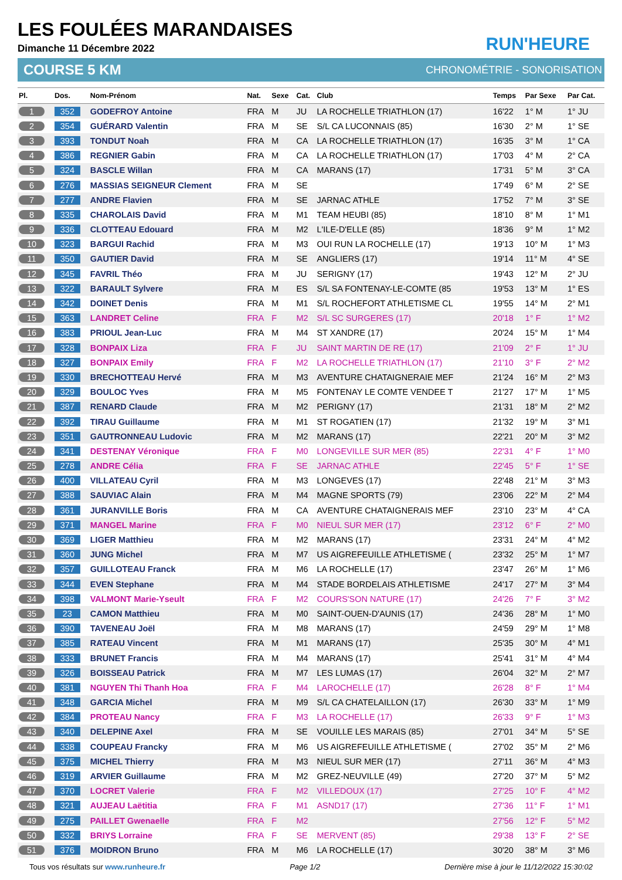RUN'HEURE
LES FOULÉES MARANDAISES
Dimanche 11 Décembre 2022
COURSE 5 KM CHRONOMÉTRIE - SONORISATION
| Pl. | Dos. | Nom-Prénom | Nat. | Sexe | Cat. | Club | Temps | Par Sexe | Par Cat. |
| --- | --- | --- | --- | --- | --- | --- | --- | --- | --- |
| 1 | 352 | GODEFROY Antoine | FRA | M | JU | LA ROCHELLE TRIATHLON (17) | 16'22 | 1° M | 1° JU |
| 2 | 354 | GUÉRARD Valentin | FRA | M | SE | S/L CA LUCONNAIS (85) | 16'30 | 2° M | 1° SE |
| 3 | 393 | TONDUT Noah | FRA | M | CA | LA ROCHELLE TRIATHLON (17) | 16'35 | 3° M | 1° CA |
| 4 | 386 | REGNIER Gabin | FRA | M | CA | LA ROCHELLE TRIATHLON (17) | 17'03 | 4° M | 2° CA |
| 5 | 324 | BASCLE Willan | FRA | M | CA | MARANS (17) | 17'31 | 5° M | 3° CA |
| 6 | 276 | MASSIAS SEIGNEUR Clement | FRA | M | SE | | 17'49 | 6° M | 2° SE |
| 7 | 277 | ANDRE Flavien | FRA | M | SE | JARNAC ATHLE | 17'52 | 7° M | 3° SE |
| 8 | 335 | CHAROLAIS David | FRA | M | M1 | TEAM HEUBI (85) | 18'10 | 8° M | 1° M1 |
| 9 | 336 | CLOTTEAU Edouard | FRA | M | M2 | L'ILE-D'ELLE (85) | 18'36 | 9° M | 1° M2 |
| 10 | 323 | BARGUI Rachid | FRA | M | M3 | OUI RUN LA ROCHELLE (17) | 19'13 | 10° M | 1° M3 |
| 11 | 350 | GAUTIER David | FRA | M | SE | ANGLIERS (17) | 19'14 | 11° M | 4° SE |
| 12 | 345 | FAVRIL Théo | FRA | M | JU | SERIGNY (17) | 19'43 | 12° M | 2° JU |
| 13 | 322 | BARAULT Sylvere | FRA | M | ES | S/L SA FONTENAY-LE-COMTE (85 | 19'53 | 13° M | 1° ES |
| 14 | 342 | DOINET Denis | FRA | M | M1 | S/L ROCHEFORT ATHLETISME CL | 19'55 | 14° M | 2° M1 |
| 15 | 363 | LANDRET Celine | FRA | F | M2 | S/L SC SURGERES (17) | 20'18 | 1° F | 1° M2 |
| 16 | 383 | PRIOUL Jean-Luc | FRA | M | M4 | ST XANDRE (17) | 20'24 | 15° M | 1° M4 |
| 17 | 328 | BONPAIX Liza | FRA | F | JU | SAINT MARTIN DE RE (17) | 21'09 | 2° F | 1° JU |
| 18 | 327 | BONPAIX Emily | FRA | F | M2 | LA ROCHELLE TRIATHLON (17) | 21'10 | 3° F | 2° M2 |
| 19 | 330 | BRECHOTTEAU Hervé | FRA | M | M3 | AVENTURE CHATAIGNERAIE MEF | 21'24 | 16° M | 2° M3 |
| 20 | 329 | BOULOC Yves | FRA | M | M5 | FONTENAY LE COMTE VENDEE T | 21'27 | 17° M | 1° M5 |
| 21 | 387 | RENARD Claude | FRA | M | M2 | PERIGNY (17) | 21'31 | 18° M | 2° M2 |
| 22 | 392 | TIRAU Guillaume | FRA | M | M1 | ST ROGATIEN (17) | 21'32 | 19° M | 3° M1 |
| 23 | 351 | GAUTRONNEAU Ludovic | FRA | M | M2 | MARANS (17) | 22'21 | 20° M | 3° M2 |
| 24 | 341 | DESTENAY Véronique | FRA | F | M0 | LONGEVILLE SUR MER (85) | 22'31 | 4° F | 1° M0 |
| 25 | 278 | ANDRE Célia | FRA | F | SE | JARNAC ATHLE | 22'45 | 5° F | 1° SE |
| 26 | 400 | VILLATEAU Cyril | FRA | M | M3 | LONGEVES (17) | 22'48 | 21° M | 3° M3 |
| 27 | 388 | SAUVIAC Alain | FRA | M | M4 | MAGNE SPORTS (79) | 23'06 | 22° M | 2° M4 |
| 28 | 361 | JURANVILLE Boris | FRA | M | CA | AVENTURE CHATAIGNERAIS MEF | 23'10 | 23° M | 4° CA |
| 29 | 371 | MANGEL Marine | FRA | F | M0 | NIEUL SUR MER (17) | 23'12 | 6° F | 2° M0 |
| 30 | 369 | LIGER Matthieu | FRA | M | M2 | MARANS (17) | 23'31 | 24° M | 4° M2 |
| 31 | 360 | JUNG Michel | FRA | M | M7 | US AIGREFEUILLE ATHLETISME ( | 23'32 | 25° M | 1° M7 |
| 32 | 357 | GUILLOTEAU Franck | FRA | M | M6 | LA ROCHELLE (17) | 23'47 | 26° M | 1° M6 |
| 33 | 344 | EVEN Stephane | FRA | M | M4 | STADE BORDELAIS ATHLETISME | 24'17 | 27° M | 3° M4 |
| 34 | 398 | VALMONT Marie-Yseult | FRA | F | M2 | COURS'SON NATURE (17) | 24'26 | 7° F | 3° M2 |
| 35 | 23 | CAMON Matthieu | FRA | M | M0 | SAINT-OUEN-D'AUNIS (17) | 24'36 | 28° M | 1° M0 |
| 36 | 390 | TAVENEAU Joël | FRA | M | M8 | MARANS (17) | 24'59 | 29° M | 1° M8 |
| 37 | 385 | RATEAU Vincent | FRA | M | M1 | MARANS (17) | 25'35 | 30° M | 4° M1 |
| 38 | 333 | BRUNET Francis | FRA | M | M4 | MARANS (17) | 25'41 | 31° M | 4° M4 |
| 39 | 326 | BOISSEAU Patrick | FRA | M | M7 | LES LUMAS (17) | 26'04 | 32° M | 2° M7 |
| 40 | 381 | NGUYEN Thi Thanh Hoa | FRA | F | M4 | LAROCHELLE (17) | 26'28 | 8° F | 1° M4 |
| 41 | 348 | GARCIA Michel | FRA | M | M9 | S/L CA CHATELAILLON (17) | 26'30 | 33° M | 1° M9 |
| 42 | 384 | PROTEAU Nancy | FRA | F | M3 | LA ROCHELLE (17) | 26'33 | 9° F | 1° M3 |
| 43 | 340 | DELEPINE Axel | FRA | M | SE | VOUILLE LES MARAIS (85) | 27'01 | 34° M | 5° SE |
| 44 | 338 | COUPEAU Francky | FRA | M | M6 | US AIGREFEUILLE ATHLETISME ( | 27'02 | 35° M | 2° M6 |
| 45 | 375 | MICHEL Thierry | FRA | M | M3 | NIEUL SUR MER (17) | 27'11 | 36° M | 4° M3 |
| 46 | 319 | ARVIER Guillaume | FRA | M | M2 | GREZ-NEUVILLE (49) | 27'20 | 37° M | 5° M2 |
| 47 | 370 | LOCRET Valerie | FRA | F | M2 | VILLEDOUX (17) | 27'25 | 10° F | 4° M2 |
| 48 | 321 | AUJEAU Laëtitia | FRA | F | M1 | ASND17 (17) | 27'36 | 11° F | 1° M1 |
| 49 | 275 | PAILLET Gwenaelle | FRA | F | M2 | | 27'56 | 12° F | 5° M2 |
| 50 | 332 | BRIYS Lorraine | FRA | F | SE | MERVENT (85) | 29'38 | 13° F | 2° SE |
| 51 | 376 | MOIDRON Bruno | FRA | M | M6 | LA ROCHELLE (17) | 30'20 | 38° M | 3° M6 |
Tous vos résultats sur www.runheure.fr Page 1/2 Dernière mise à jour le 11/12/2022 15:30:02